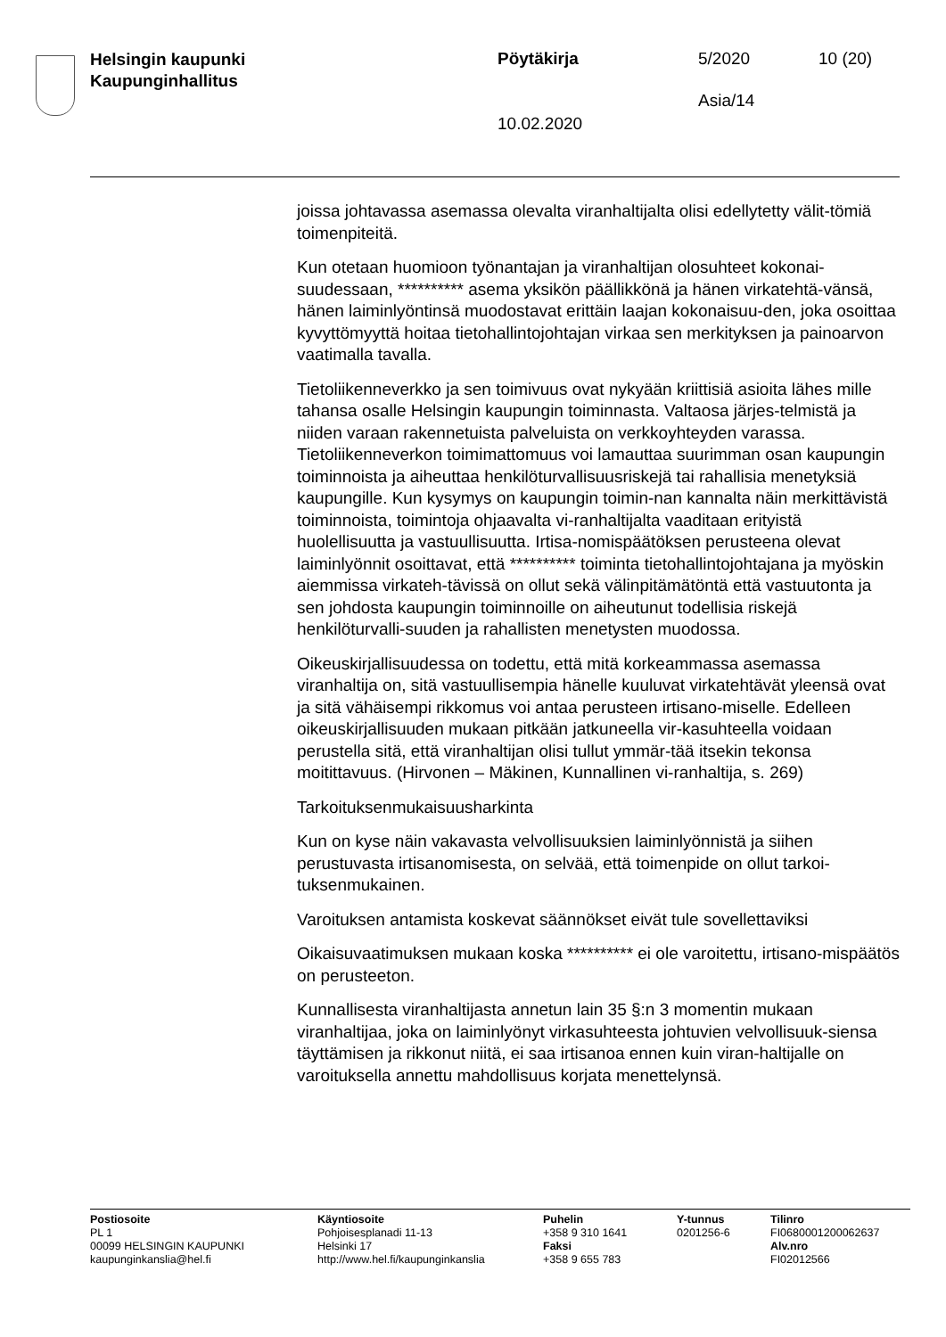Helsingin kaupunki
Kaupunginhallitus
Pöytäkirja 5/2020 10 (20)
Asia/14
10.02.2020
joissa johtavassa asemassa olevalta viranhaltijalta olisi edellytetty välit-tömiä toimenpiteitä.
Kun otetaan huomioon työnantajan ja viranhaltijan olosuhteet kokonai-suudessaan, ********** asema yksikön päällikkönä ja hänen virkatehtä-vänsä, hänen laiminlyöntinsä muodostavat erittäin laajan kokonaisuu-den, joka osoittaa kyvyttömyyttä hoitaa tietohallintojohtajan virkaa sen merkityksen ja painoarvon vaatimalla tavalla.
Tietoliikenneverkko ja sen toimivuus ovat nykyään kriittisiä asioita lähes mille tahansa osalle Helsingin kaupungin toiminnasta. Valtaosa järjes-telmistä ja niiden varaan rakennetuista palveluista on verkkoyhteyden varassa. Tietoliikenneverkon toimimattomuus voi lamauttaa suurimman osan kaupungin toiminnoista ja aiheuttaa henkilöturvallisuusriskejä tai rahallisia menetyksiä kaupungille. Kun kysymys on kaupungin toimin-nan kannalta näin merkittävistä toiminnoista, toimintoja ohjaavalta vi-ranhaltijalta vaaditaan erityistä huolellisuutta ja vastuullisuutta. Irtisa-nomispäätöksen perusteena olevat laiminlyönnit osoittavat, että ********** toiminta tietohallintojohtajana ja myöskin aiemmissa virkateh-tävissä on ollut sekä välinpitämätöntä että vastuutonta ja sen johdosta kaupungin toiminnoille on aiheutunut todellisia riskejä henkilöturvalli-suuden ja rahallisten menetysten muodossa.
Oikeuskirjallisuudessa on todettu, että mitä korkeammassa asemassa viranhaltija on, sitä vastuullisempia hänelle kuuluvat virkatehtävät yleensä ovat ja sitä vähäisempi rikkomus voi antaa perusteen irtisano-miselle. Edelleen oikeuskirjallisuuden mukaan pitkään jatkuneella vir-kasuhteella voidaan perustella sitä, että viranhaltijan olisi tullut ymmär-tää itsekin tekonsa moitittavuus. (Hirvonen – Mäkinen, Kunnallinen vi-ranhaltija, s. 269)
Tarkoituksenmukaisuusharkinta
Kun on kyse näin vakavasta velvollisuuksien laiminlyönnistä ja siihen perustuvasta irtisanomisesta, on selvää, että toimenpide on ollut tarkoi-tuksenmukainen.
Varoituksen antamista koskevat säännökset eivät tule sovellettaviksi
Oikaisuvaatimuksen mukaan koska ********** ei ole varoitettu, irtisano-mispäätös on perusteeton.
Kunnallisesta viranhaltijasta annetun lain 35 §:n 3 momentin mukaan viranhaltijaa, joka on laiminlyönyt virkasuhteesta johtuvien velvollisuuk-siensa täyttämisen ja rikkonut niitä, ei saa irtisanoa ennen kuin viran-haltijalle on varoituksella annettu mahdollisuus korjata menettelynsä.
Postiosoite
PL 1
00099 HELSINGIN KAUPUNKI
kaupunginkanslia@hel.fi
Käyntiosoite
Pohjoisesplanadi 11-13
Helsinki 17
http://www.hel.fi/kaupunginkanslia
Puhelin
+358 9 310 1641
Faksi
+358 9 655 783
Y-tunnus
0201256-6
Tilinro
FI0680001200062637
Alv.nro
FI02012566